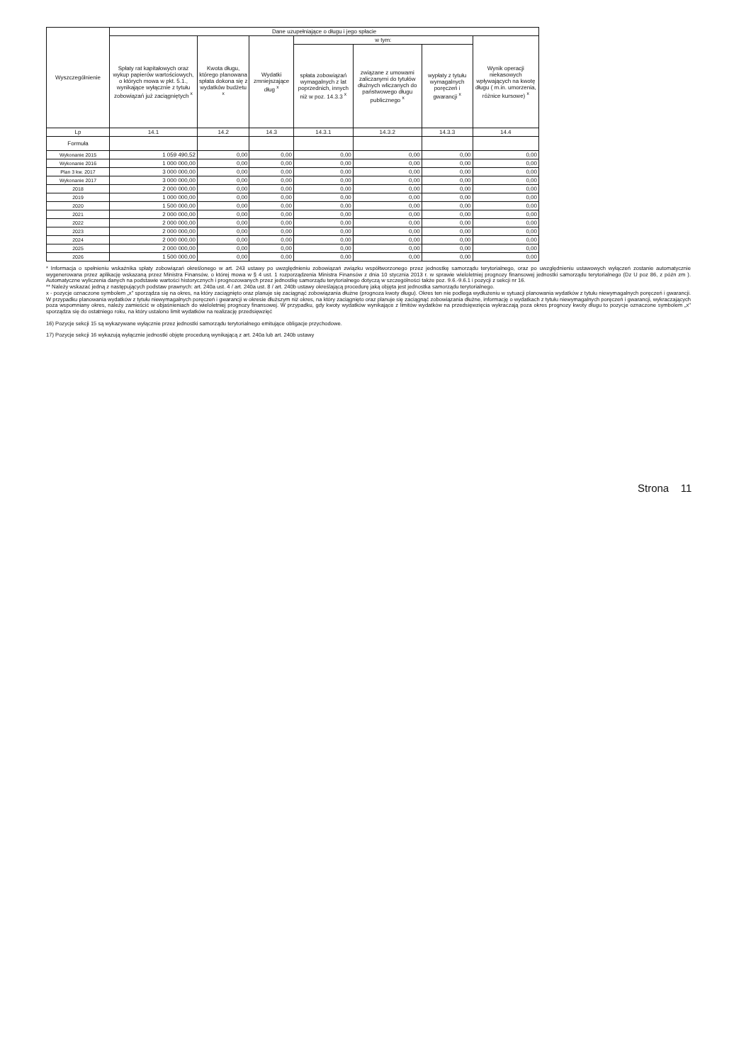| Wyszczególnienie | Dane uzupełniające o długu i jego spłacie | | | | | | |
| --- | --- | --- | --- | --- | --- | --- | --- |
| | Spłaty rat kapitałowych oraz wykup papierów wartościowych, o których mowa w pkt. 5.1., wynikające wyłącznie z tytułu zobowiązań już zaciągniętych <sup>x</sup> | Kwota długu, którego planowana spłata dokona się z wydatków budżetu <sup>x</sup> | Wydatki zmniejszające dług <sup>x</sup> | w tym: | | | Wynik operacji niekasowych wpływających na kwotę długu ( m.in. umorzenia, różnice kursowe) <sup>x</sup> |
| | | | | spłata zobowiązań wymagalnych z lat poprzednich, innych niż w poz. 14.3.3 <sup>x</sup> | związane z umowami zaliczanymi do tytułów dłużnych wliczanych do państwowego długu publicznego <sup>x</sup> | wypłaty z tytułu wymagalnych poręczeń i gwarancji <sup>x</sup> | |
| Lp | 14.1 | 14.2 | 14.3 | 14.3.1 | 14.3.2 | 14.3.3 | 14.4 |
| Formuła | | | | | | | |
| Wykonanie 2015 | 1 059 490,52 | 0,00 | 0,00 | 0,00 | 0,00 | 0,00 | 0,00 |
| Wykonanie 2016 | 1 000 000,00 | 0,00 | 0,00 | 0,00 | 0,00 | 0,00 | 0,00 |
| Plan 3 kw. 2017 | 3 000 000,00 | 0,00 | 0,00 | 0,00 | 0,00 | 0,00 | 0,00 |
| Wykonanie 2017 | 3 000 000,00 | 0,00 | 0,00 | 0,00 | 0,00 | 0,00 | 0,00 |
| 2018 | 2 000 000,00 | 0,00 | 0,00 | 0,00 | 0,00 | 0,00 | 0,00 |
| 2019 | 1 000 000,00 | 0,00 | 0,00 | 0,00 | 0,00 | 0,00 | 0,00 |
| 2020 | 1 500 000,00 | 0,00 | 0,00 | 0,00 | 0,00 | 0,00 | 0,00 |
| 2021 | 2 000 000,00 | 0,00 | 0,00 | 0,00 | 0,00 | 0,00 | 0,00 |
| 2022 | 2 000 000,00 | 0,00 | 0,00 | 0,00 | 0,00 | 0,00 | 0,00 |
| 2023 | 2 000 000,00 | 0,00 | 0,00 | 0,00 | 0,00 | 0,00 | 0,00 |
| 2024 | 2 000 000,00 | 0,00 | 0,00 | 0,00 | 0,00 | 0,00 | 0,00 |
| 2025 | 2 000 000,00 | 0,00 | 0,00 | 0,00 | 0,00 | 0,00 | 0,00 |
| 2026 | 1 500 000,00 | 0,00 | 0,00 | 0,00 | 0,00 | 0,00 | 0,00 |
* Informacja o spełnieniu wskaźnika spłaty zobowiązań określonego w art. 243 ustawy po uwzględnieniu zobowiązań związku współtworzonego przez jednostkę samorządu terytorialnego, oraz po uwzględnieniu ustawowych wyłączeń zostanie automatycznie wygenerowana przez aplikację wskazaną przez Ministra Finansów, o której mowa w § 4 ust. 1 rozporządzenia Ministra Finansów z dnia 10 stycznia 2013 r. w sprawie wieloletniej prognozy finansowej jednostki samorządu terytorialnego (Dz U poz 86, z późn zm ). Automatyczne wyliczenia danych na podstawie wartości historycznych i prognozowanych przez jednostkę samorządu terytorialnego dotyczą w szczególności także poz. 9.6.-9.6.1 i pozycji z sekcji nr 16.
** Należy wskazać jedną z następujących podstaw prawnych: art. 240a ust. 4 / art. 240a ust. 8 / art. 240b ustawy określającą procedurę jaką objęta jest jednostka samorządu terytorialnego.
x - pozycje oznaczone symbolem „x" sporządza się na okres, na który zaciągnięto oraz planuje się zaciągnąć zobowiązania dłużne (prognoza kwoty długu). Okres ten nie podlega wydłużeniu w sytuacji planowania wydatków z tytułu niewymagalnych poręczeń i gwarancji. W przypadku planowania wydatków z tytułu niewymagalnych poręczeń i gwarancji w okresie dłuższym niż okres, na który zaciągnięto oraz planuje się zaciągnąć zobowiązania dłużne, informację o wydatkach z tytułu niewymagalnych poręczeń i gwarancji, wykraczających poza wspomniany okres, należy zamieścić w objaśnieniach do wieloletniej prognozy finansowej. W przypadku, gdy kwoty wydatków wynikające z limitów wydatków na przedsięwzięcia wykraczają poza okres prognozy kwoty długu to pozycje oznaczone symbolem „x" sporządza się do ostatniego roku, na który ustalono limit wydatków na realizację przedsięwzięć
16) Pozycje sekcji 15 są wykazywane wyłącznie przez jednostki samorządu terytorialnego emitujące obligacje przychodowe.
17) Pozycje sekcji 16 wykazują wyłącznie jednostki objęte procedurą wynikającą z art. 240a lub art. 240b ustawy
Strona 11